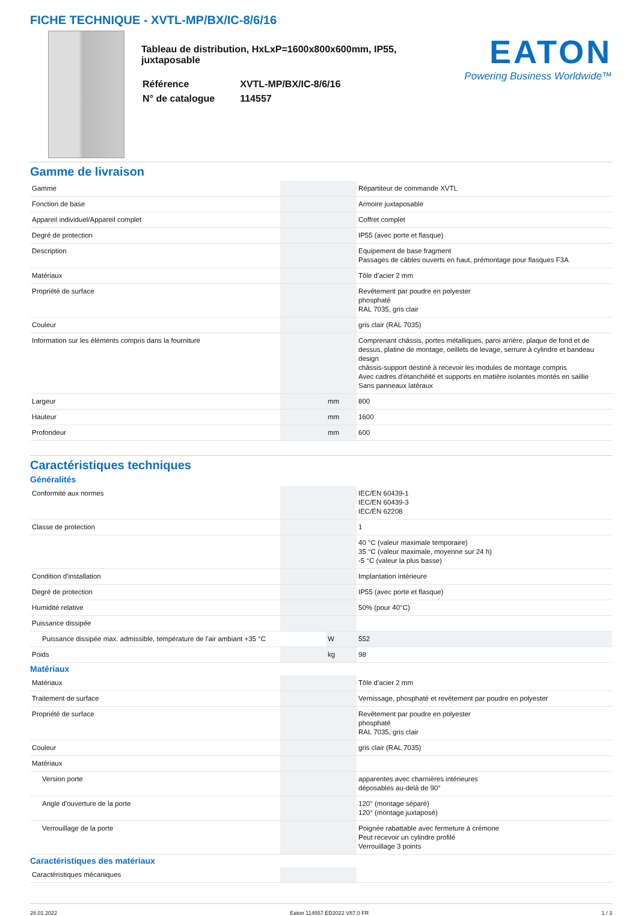FICHE TECHNIQUE - XVTL-MP/BX/IC-8/6/16
Tableau de distribution, HxLxP=1600x800x600mm, IP55, juxtaposable
| Référence | XVTL-MP/BX/IC-8/6/16 |
| N° de catalogue | 114557 |
EATON
Powering Business Worldwide™
Gamme de livraison
| Gamme | | | Répartiteur de commande XVTL |
| Fonction de base | | | Armoire juxtaposable |
| Appareil individuel/Appareil complet | | | Coffret complet |
| Degré de protection | | | IP55 (avec porte et flasque) |
| Description | | | Equipement de base fragment Passages de câbles ouverts en haut, prémontage pour flasques F3A |
| Matériaux | | | Tôle d'acier 2 mm |
| Propriété de surface | | | Revêtement par poudre en polyester phosphaté RAL 7035, gris clair |
| Couleur | | | gris clair (RAL 7035) |
| Information sur les éléments compris dans la fourniture | | | Comprenant châssis, portes métalliques, paroi arrière, plaque de fond et de dessus, platine de montage, oeillets de levage, serrure à cylindre et bandeau design châssis-support destiné à recevoir les modules de montage compris Avec cadres d'étanchéité et supports en matière isolantes montés en saillie Sans panneaux latéraux |
| Largeur | | mm | 800 |
| Hauteur | | mm | 1600 |
| Profondeur | | mm | 600 |
Caractéristiques techniques
Généralités
| Conformité aux normes | | | IEC/EN 60439-1 IEC/EN 60439-3 IEC/EN 62208 |
| Classe de protection | | | 1 |
| | | | 40 °C (valeur maximale temporaire) 35 °C (valeur maximale, moyenne sur 24 h) -5 °C (valeur la plus basse) |
| Condition d'installation | | | Implantation intérieure |
| Degré de protection | | | IP55 (avec porte et flasque) |
| Humidité relative | | | 50% (pour 40°C) |
| Puissance dissipée | | | |
| Puissance dissipée max. admissible, température de l'air ambiant +35 °C | | W | 552 |
| Poids | | kg | 98 |
Matériaux
| Matériaux | | | Tôle d'acier 2 mm |
| Traitement de surface | | | Vernissage, phosphaté et revêtement par poudre en polyester |
| Propriété de surface | | | Revêtement par poudre en polyester phosphaté RAL 7035, gris clair |
| Couleur | | | gris clair (RAL 7035) |
| Matériaux | | | |
| Version porte | | | apparentes avec charnières intérieures déposables au-delà de 90° |
| Angle d'ouverture de la porte | | | 120° (montage séparé) 120° (montage juxtaposé) |
| Verrouillage de la porte | | | Poignée rabattable avec fermeture à crémone Peut recevoir un cylindre profilé Verrouillage 3 points |
Caractéristiques des matériaux
| Caractéristiques mécaniques | | | |
28.01.2022 Eaton 114557 ED2022 V87.0 FR 1 / 3